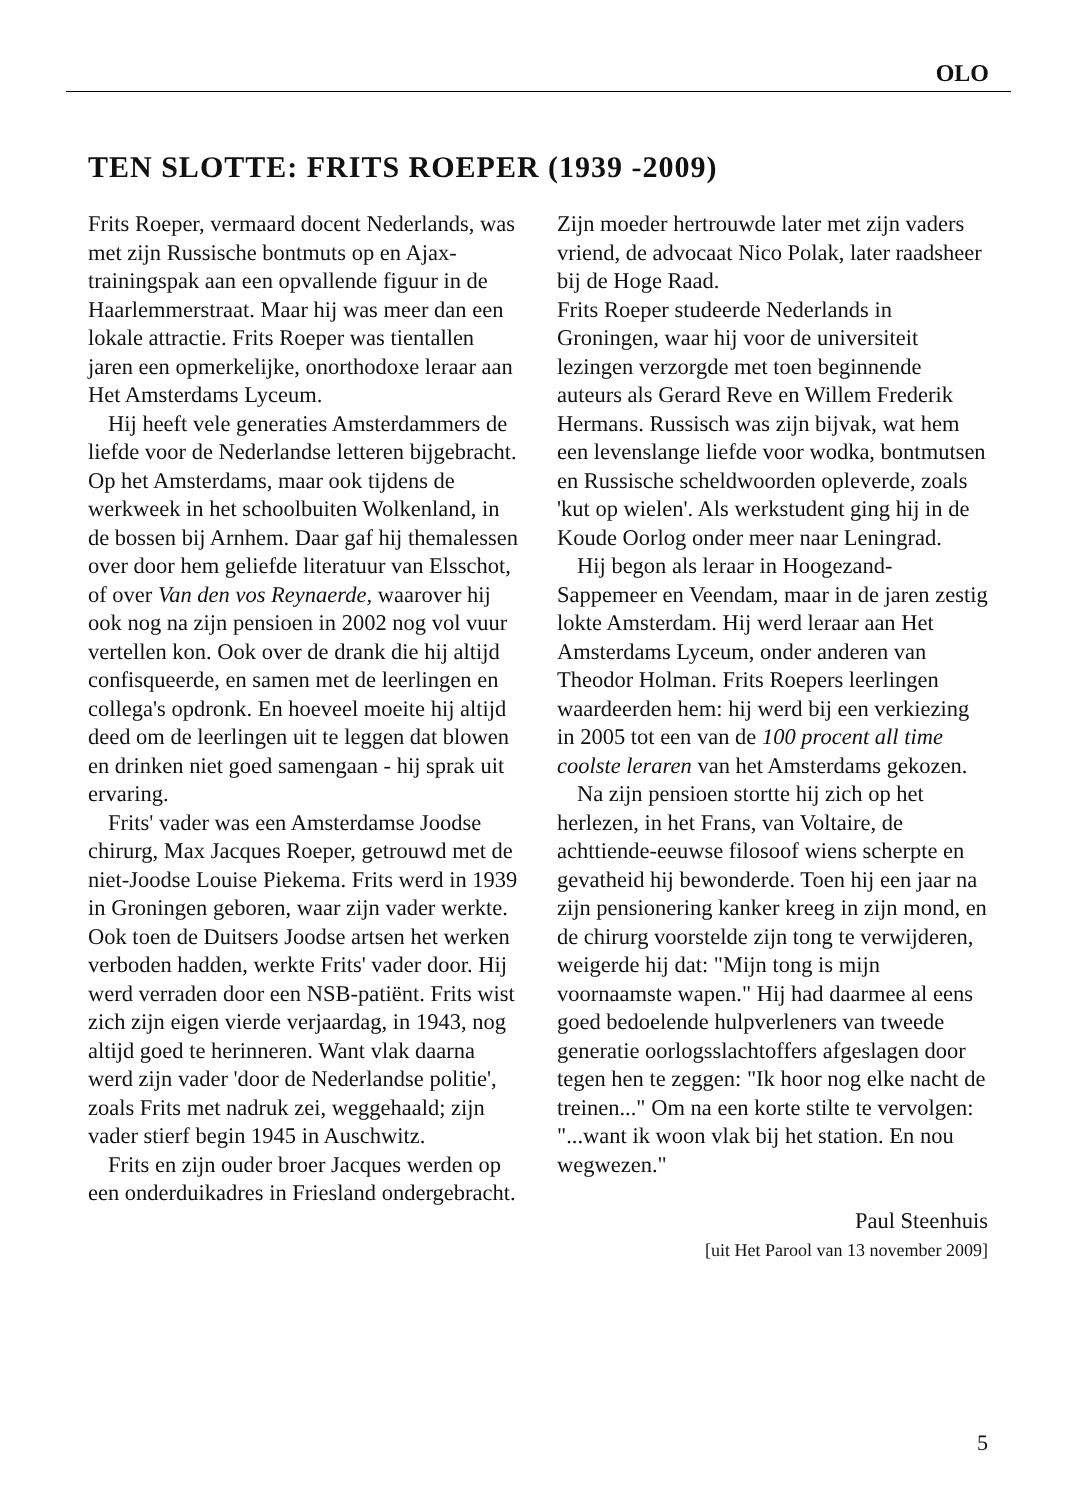OLO
TEN SLOTTE: FRITS ROEPER (1939 -2009)
Frits Roeper, vermaard docent Nederlands, was met zijn Russische bontmuts op en Ajax-trainingspak aan een opvallende figuur in de Haarlemmerstraat. Maar hij was meer dan een lokale attractie. Frits Roeper was tientallen jaren een opmerkelijke, onorthodoxe leraar aan Het Amsterdams Lyceum.
Hij heeft vele generaties Amsterdammers de liefde voor de Nederlandse letteren bijgebracht. Op het Amsterdams, maar ook tijdens de werkweek in het schoolbuiten Wolkenland, in de bossen bij Arnhem. Daar gaf hij themalessen over door hem geliefde literatuur van Elsschot, of over Van den vos Reynaerde, waarover hij ook nog na zijn pensioen in 2002 nog vol vuur vertellen kon. Ook over de drank die hij altijd confisqueerde, en samen met de leerlingen en collega's opdronk. En hoeveel moeite hij altijd deed om de leerlingen uit te leggen dat blowen en drinken niet goed samengaan - hij sprak uit ervaring.
Frits' vader was een Amsterdamse Joodse chirurg, Max Jacques Roeper, getrouwd met de niet-Joodse Louise Piekema. Frits werd in 1939 in Groningen geboren, waar zijn vader werkte. Ook toen de Duitsers Joodse artsen het werken verboden hadden, werkte Frits' vader door. Hij werd verraden door een NSB-patiënt. Frits wist zich zijn eigen vierde verjaardag, in 1943, nog altijd goed te herinneren. Want vlak daarna werd zijn vader 'door de Nederlandse politie', zoals Frits met nadruk zei, weggehaald; zijn vader stierf begin 1945 in Auschwitz.
Frits en zijn ouder broer Jacques werden op een onderduikadres in Friesland ondergebracht.
Zijn moeder hertrouwde later met zijn vaders vriend, de advocaat Nico Polak, later raadsheer bij de Hoge Raad.
Frits Roeper studeerde Nederlands in Groningen, waar hij voor de universiteit lezingen verzorgde met toen beginnende auteurs als Gerard Reve en Willem Frederik Hermans. Russisch was zijn bijvak, wat hem een levenslange liefde voor wodka, bontmutsen en Russische scheldwoorden opleverde, zoals 'kut op wielen'. Als werkstudent ging hij in de Koude Oorlog onder meer naar Leningrad.
Hij begon als leraar in Hoogezand-Sappemeer en Veendam, maar in de jaren zestig lokte Amsterdam. Hij werd leraar aan Het Amsterdams Lyceum, onder anderen van Theodor Holman. Frits Roepers leerlingen waardeerden hem: hij werd bij een verkiezing in 2005 tot een van de 100 procent all time coolste leraren van het Amsterdams gekozen.
Na zijn pensioen stortte hij zich op het herlezen, in het Frans, van Voltaire, de achttiende-eeuwse filosoof wiens scherpte en gevatheid hij bewonderde. Toen hij een jaar na zijn pensionering kanker kreeg in zijn mond, en de chirurg voorstelde zijn tong te verwijderen, weigerde hij dat: "Mijn tong is mijn voornaamste wapen." Hij had daarmee al eens goed bedoelende hulpverleners van tweede generatie oorlogsslachtoffers afgeslagen door tegen hen te zeggen: "Ik hoor nog elke nacht de treinen..." Om na een korte stilte te vervolgen: "...want ik woon vlak bij het station. En nou wegwezen."
Paul Steenhuis
[uit Het Parool van 13 november 2009]
5